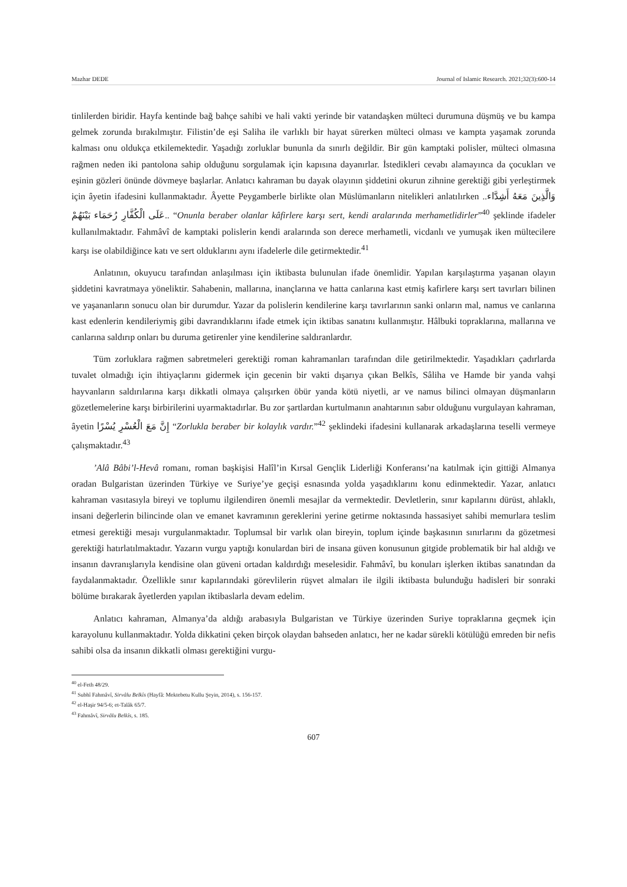Mazhar DEDE Journal of Islamic Research. 2021;32(3):600-14
tinlilerden biridir. Hayfa kentinde bağ bahçe sahibi ve hali vakti yerinde bir vatandaşken mülteci durumuna düşmüş ve bu kampa gelmek zorunda bırakılmıştır. Filistin’de eşi Saliha ile varlıklı bir hayat sürerken mülteci olması ve kampta yaşamak zorunda kalması onu oldukça etkilemektedir. Yaşadığı zorluklar bununla da sınırlı değildir. Bir gün kamptaki polisler, mülteci olmasına rağmen neden iki pantolona sahip olduğunu sorgulamak için kapısına dayanırlar. İstedikleri cevabı alamayınca da çocukları ve eşinin gözleri önünde dövmeye başlarlar. Anlatıcı kahraman bu dayak olayının şiddetini okurun zihnine gerektiği gibi yerleştirmek için âyetin ifadesini kullanmaktadır. Âyette Peygamberle birlikte olan Müslümanların nitelikleri anlatılırken ..وَالَّذِينَ مَعَهُ أَشِدَّاء عَلَى الْكُفَّارِ رُحَمَاء بَيْنَهُمْ.. “Onunla beraber olanlar kâfirlere karşı sert, kendi aralarında merhametlidirler”<sup>40</sup> şeklinde ifadeler kullanılmaktadır. Fahmâvî de kamptaki polislerin kendi aralarında son derece merhametli, vicdanlı ve yumuşak iken mültecilere karşı ise olabildiğince katı ve sert olduklarını aynı ifadelerle dile getirmektedir.<sup>41</sup>
Anlatının, okuyucu tarafından anlaşılması için iktibasta bulunulan ifade önemlidir. Yapılan karşılaştırma yaşanan olayın şiddetini kavratmaya yöneliktir. Sahabenin, mallarına, inançlarına ve hatta canlarına kast etmiş kafirlere karşı sert tavırları bilinen ve yaşananların sonucu olan bir durumdur. Yazar da polislerin kendilerine karşı tavırlarının sanki onların mal, namus ve canlarına kast edenlerin kendileriymiş gibi davrandıklarını ifade etmek için iktibas sanatını kullanmıştır. Hâlbuki topraklarına, mallarına ve canlarına saldırıp onları bu duruma getirenler yine kendilerine saldıranlardır.
Tüm zorluklara rağmen sabretmeleri gerektiği roman kahramanları tarafından dile getirilmektedir. Yaşadıkları çadırlarda tuvalet olmadığı için ihtiyaçlarını gidermek için gecenin bir vakti dışarıya çıkan Belkîs, Sâliha ve Hamde bir yanda vahşi hayvanların saldırılarına karşı dikkatli olmaya çalışırken öbür yanda kötü niyetli, ar ve namus bilinci olmayan düşmanların gözetlemelerine karşı birbirilerini uyarmaktadırlar. Bu zor şartlardan kurtulmanın anahtarının sabır olduğunu vurgulayan kahraman, âyetin إِنَّ مَعَ الْعُسْرِ يُسْرًا “Zorlukla beraber bir kolaylık vardır.”<sup>42</sup> şeklindeki ifadesini kullanarak arkadaşlarına teselli vermeye çalışmaktadır.<sup>43</sup>
’Alâ Bâbi’l-Hevâ romanı, roman başkişisi Halîl’in Kırsal Gençlik Liderliği Konferansı’na katılmak için gittiği Almanya oradan Bulgaristan üzerinden Türkiye ve Suriye’ye geçişi esnasında yolda yaşadıklarını konu edinmektedir. Yazar, anlatıcı kahraman vasıtasıyla bireyi ve toplumu ilgilendiren önemli mesajlar da vermektedir. Devletlerin, sınır kapılarını dürüst, ahlaklı, insani değerlerin bilincinde olan ve emanet kavramının gereklerini yerine getirme noktasında hassasiyet sahibi memurlara teslim etmesi gerektiği mesajı vurgulanmaktadır. Toplumsal bir varlık olan bireyin, toplum içinde başkasının sınırlarını da gözetmesi gerektiği hatırlatılmaktadır. Yazarın vurgu yaptığı konulardan biri de insana güven konusunun gitgide problematik bir hal aldığı ve insanın davranışlarıyla kendisine olan güveni ortadan kaldırdığı meselesidir. Fahmâvî, bu konuları işlerken iktibas sanatından da faydalanmaktadır. Özellikle sınır kapılarındaki görevlilerin rüşvet almaları ile ilgili iktibasta bulunduğu hadisleri bir sonraki bölüme bırakarak âyetlerden yapılan iktibaslarla devam edelim.
Anlatıcı kahraman, Almanya’da aldığı arabasıyla Bulgaristan ve Türkiye üzerinden Suriye topraklarına geçmek için karayolunu kullanmaktadır. Yolda dikkatini çeken birçok olaydan bahseden anlatıcı, her ne kadar sürekli kötülüğü emreden bir nefis sahibi olsa da insanın dikkatli olması gerektiğini vurgu-
<sup>40</sup> el-Feth 48/29.
<sup>41</sup> Subhî Fahmâvî, Sirvâlu Belkîs (Hayfâ: Mektebetu Kullu Şeyin, 2014), s. 156-157.
<sup>42</sup> el-Haşir 94/5-6; et-Talâk 65/7.
<sup>43</sup> Fahmâvî, Sirvâlu Belkîs, s. 185.
607